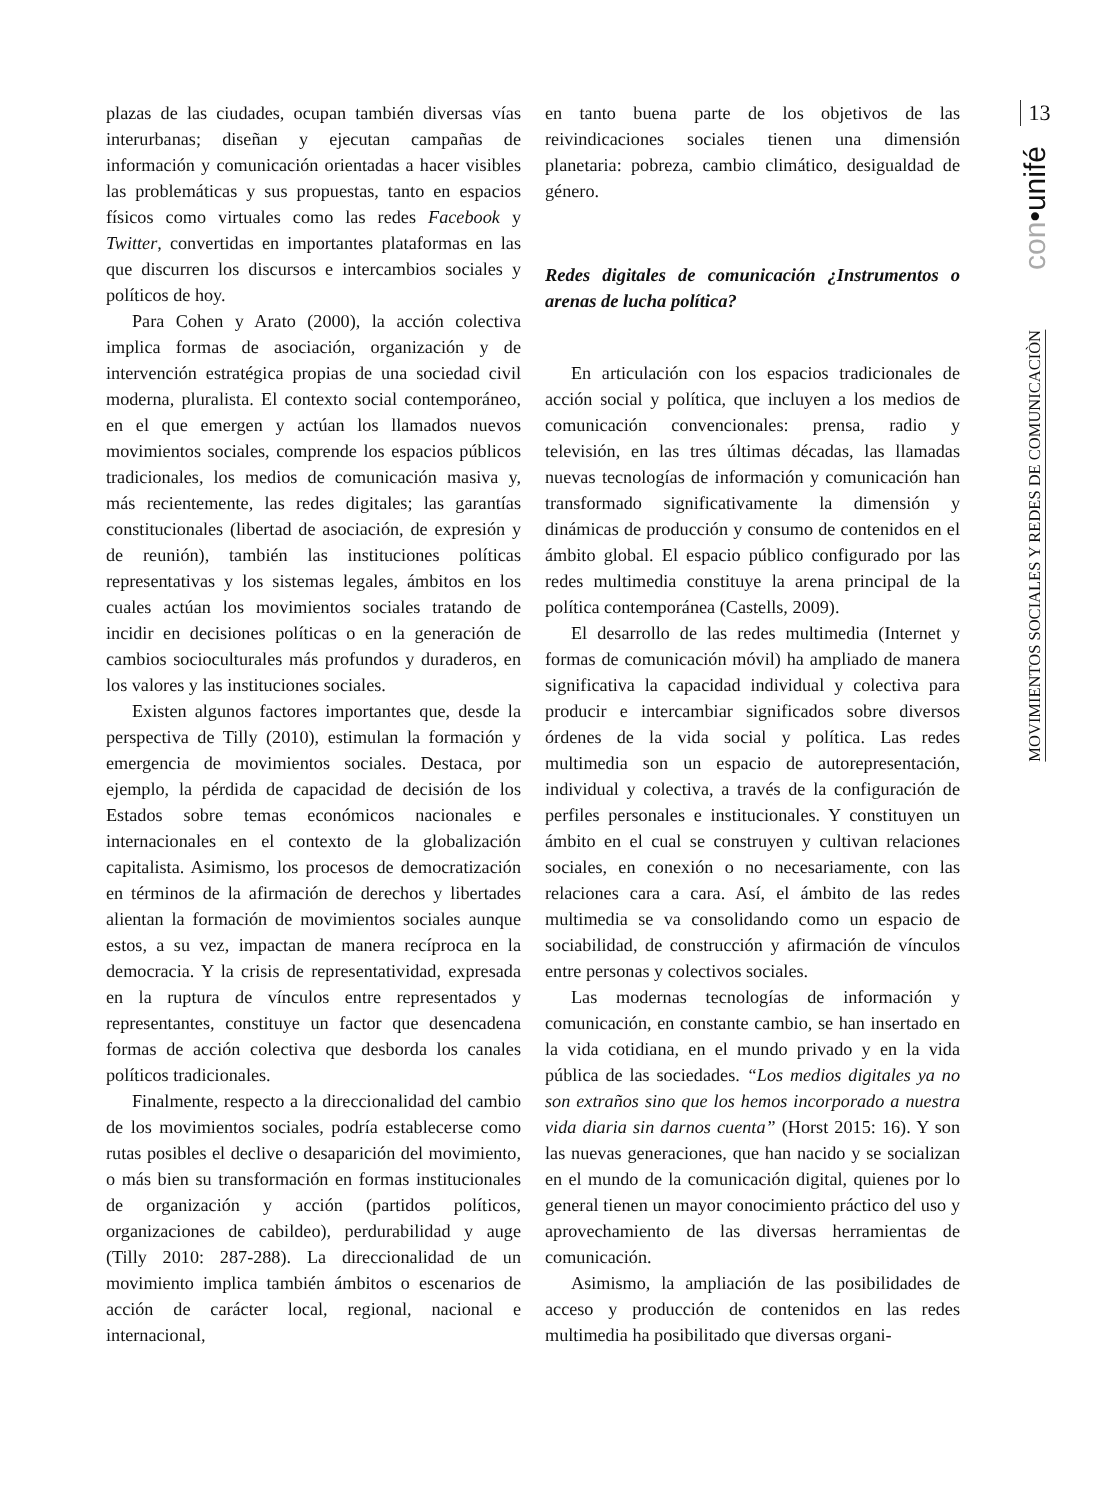plazas de las ciudades, ocupan también diversas vías interurbanas; diseñan y ejecutan campañas de información y comunicación orientadas a hacer visibles las problemáticas y sus propuestas, tanto en espacios físicos como virtuales como las redes Facebook y Twitter, convertidas en importantes plataformas en las que discurren los discursos e intercambios sociales y políticos de hoy.
Para Cohen y Arato (2000), la acción colectiva implica formas de asociación, organización y de intervención estratégica propias de una sociedad civil moderna, pluralista. El contexto social contemporáneo, en el que emergen y actúan los llamados nuevos movimientos sociales, comprende los espacios públicos tradicionales, los medios de comunicación masiva y, más recientemente, las redes digitales; las garantías constitucionales (libertad de asociación, de expresión y de reunión), también las instituciones políticas representativas y los sistemas legales, ámbitos en los cuales actúan los movimientos sociales tratando de incidir en decisiones políticas o en la generación de cambios socioculturales más profundos y duraderos, en los valores y las instituciones sociales.
Existen algunos factores importantes que, desde la perspectiva de Tilly (2010), estimulan la formación y emergencia de movimientos sociales. Destaca, por ejemplo, la pérdida de capacidad de decisión de los Estados sobre temas económicos nacionales e internacionales en el contexto de la globalización capitalista. Asimismo, los procesos de democratización en términos de la afirmación de derechos y libertades alientan la formación de movimientos sociales aunque estos, a su vez, impactan de manera recíproca en la democracia. Y la crisis de representatividad, expresada en la ruptura de vínculos entre representados y representantes, constituye un factor que desencadena formas de acción colectiva que desborda los canales políticos tradicionales.
Finalmente, respecto a la direccionalidad del cambio de los movimientos sociales, podría establecerse como rutas posibles el declive o desaparición del movimiento, o más bien su transformación en formas institucionales de organización y acción (partidos políticos, organizaciones de cabildeo), perdurabilidad y auge (Tilly 2010: 287-288). La direccionalidad de un movimiento implica también ámbitos o escenarios de acción de carácter local, regional, nacional e internacional,
en tanto buena parte de los objetivos de las reivindicaciones sociales tienen una dimensión planetaria: pobreza, cambio climático, desigualdad de género.
Redes digitales de comunicación ¿Instrumentos o arenas de lucha política?
En articulación con los espacios tradicionales de acción social y política, que incluyen a los medios de comunicación convencionales: prensa, radio y televisión, en las tres últimas décadas, las llamadas nuevas tecnologías de información y comunicación han transformado significativamente la dimensión y dinámicas de producción y consumo de contenidos en el ámbito global. El espacio público configurado por las redes multimedia constituye la arena principal de la política contemporánea (Castells, 2009).
El desarrollo de las redes multimedia (Internet y formas de comunicación móvil) ha ampliado de manera significativa la capacidad individual y colectiva para producir e intercambiar significados sobre diversos órdenes de la vida social y política. Las redes multimedia son un espacio de autorepresentación, individual y colectiva, a través de la configuración de perfiles personales e institucionales. Y constituyen un ámbito en el cual se construyen y cultivan relaciones sociales, en conexión o no necesariamente, con las relaciones cara a cara. Así, el ámbito de las redes multimedia se va consolidando como un espacio de sociabilidad, de construcción y afirmación de vínculos entre personas y colectivos sociales.
Las modernas tecnologías de información y comunicación, en constante cambio, se han insertado en la vida cotidiana, en el mundo privado y en la vida pública de las sociedades. “Los medios digitales ya no son extraños sino que los hemos incorporado a nuestra vida diaria sin darnos cuenta” (Horst 2015: 16). Y son las nuevas generaciones, que han nacido y se socializan en el mundo de la comunicación digital, quienes por lo general tienen un mayor conocimiento práctico del uso y aprovechamiento de las diversas herramientas de comunicación.
Asimismo, la ampliación de las posibilidades de acceso y producción de contenidos en las redes multimedia ha posibilitado que diversas organi-
13
con•unifé
MOVIMIENTOS SOCIALES Y REDES DE COMUNICACIÒN